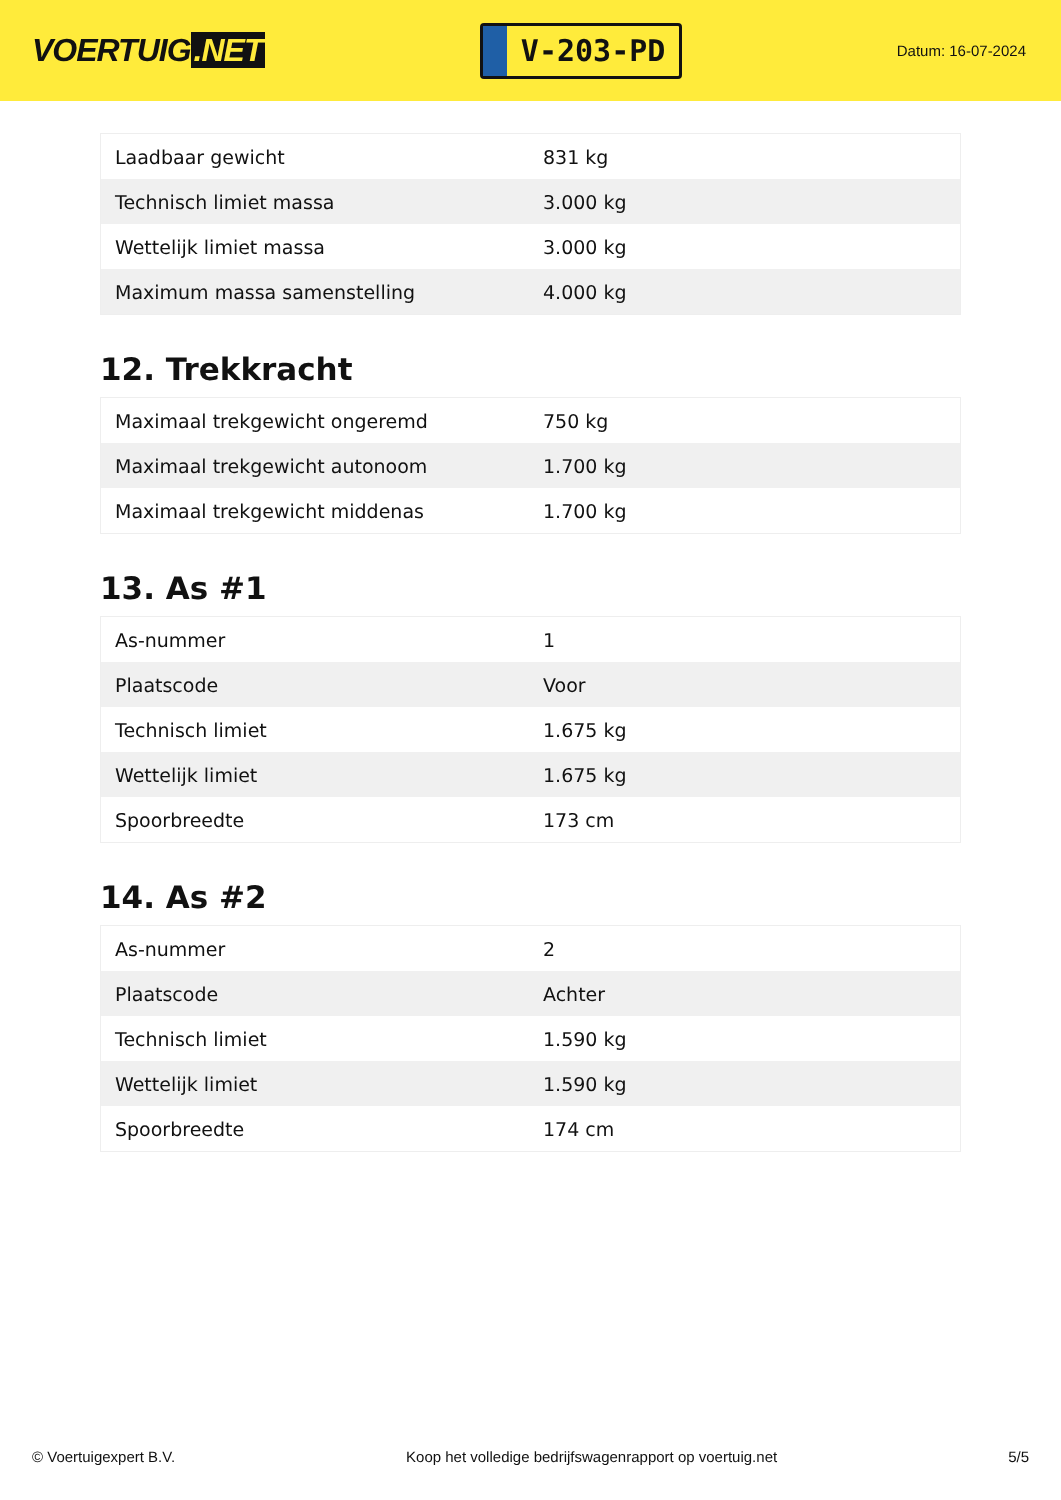VOERTUIG.NET
V-203-PD
Datum: 16-07-2024
| Laadbaar gewicht | 831 kg |
| Technisch limiet massa | 3.000 kg |
| Wettelijk limiet massa | 3.000 kg |
| Maximum massa samenstelling | 4.000 kg |
12. Trekkracht
| Maximaal trekgewicht ongeremd | 750 kg |
| Maximaal trekgewicht autonoom | 1.700 kg |
| Maximaal trekgewicht middenas | 1.700 kg |
13. As #1
| As-nummer | 1 |
| Plaatscode | Voor |
| Technisch limiet | 1.675 kg |
| Wettelijk limiet | 1.675 kg |
| Spoorbreedte | 173 cm |
14. As #2
| As-nummer | 2 |
| Plaatscode | Achter |
| Technisch limiet | 1.590 kg |
| Wettelijk limiet | 1.590 kg |
| Spoorbreedte | 174 cm |
© Voertuigexpert B.V. Koop het volledige bedrijfswagenrapport op voertuig.net 5/5